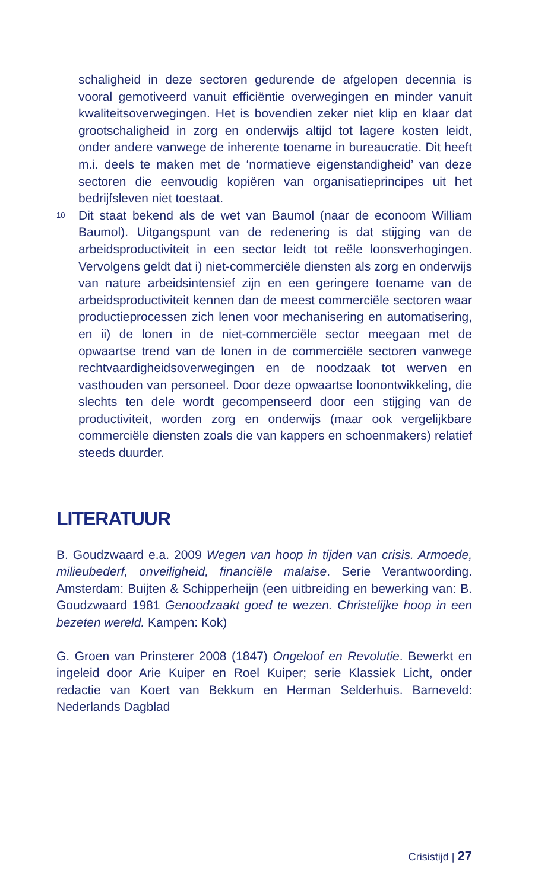schaligheid in deze sectoren gedurende de afgelopen decennia is vooral gemotiveerd vanuit efficiëntie overwegingen en minder vanuit kwaliteitsoverwegingen. Het is bovendien zeker niet klip en klaar dat grootschaligheid in zorg en onderwijs altijd tot lagere kosten leidt, onder andere vanwege de inherente toename in bureaucratie. Dit heeft m.i. deels te maken met de ‘normatieve eigenstandigheid’ van deze sectoren die eenvoudig kopiëren van organisatieprincipes uit het bedrijfsleven niet toestaat.
10 Dit staat bekend als de wet van Baumol (naar de econoom William Baumol). Uitgangspunt van de redenering is dat stijging van de arbeidsproductiviteit in een sector leidt tot reële loonsverhogingen. Vervolgens geldt dat i) niet-commerciële diensten als zorg en onderwijs van nature arbeidsintensief zijn en een geringere toename van de arbeidsproductiviteit kennen dan de meest commerciële sectoren waar productieprocessen zich lenen voor mechanisering en automatisering, en ii) de lonen in de niet-commerciële sector meegaan met de opwaartse trend van de lonen in de commerciële sectoren vanwege rechtvaardigheidsoverwegingen en de noodzaak tot werven en vasthouden van personeel. Door deze opwaartse loonontwikkeling, die slechts ten dele wordt gecompenseerd door een stijging van de productiviteit, worden zorg en onderwijs (maar ook vergelijkbare commerciële diensten zoals die van kappers en schoenmakers) relatief steeds duurder.
LITERATUUR
B. Goudzwaard e.a. 2009 Wegen van hoop in tijden van crisis. Armoede, milieubederf, onveiligheid, financiële malaise. Serie Verantwoording. Amsterdam: Buijten & Schipperheijn (een uitbreiding en bewerking van: B. Goudzwaard 1981 Genoodzaakt goed te wezen. Christelijke hoop in een bezeten wereld. Kampen: Kok)
G. Groen van Prinsterer 2008 (1847) Ongeloof en Revolutie. Bewerkt en ingeleid door Arie Kuiper en Roel Kuiper; serie Klassiek Licht, onder redactie van Koert van Bekkum en Herman Selderhuis. Barneveld: Nederlands Dagblad
Crisistijd | 27